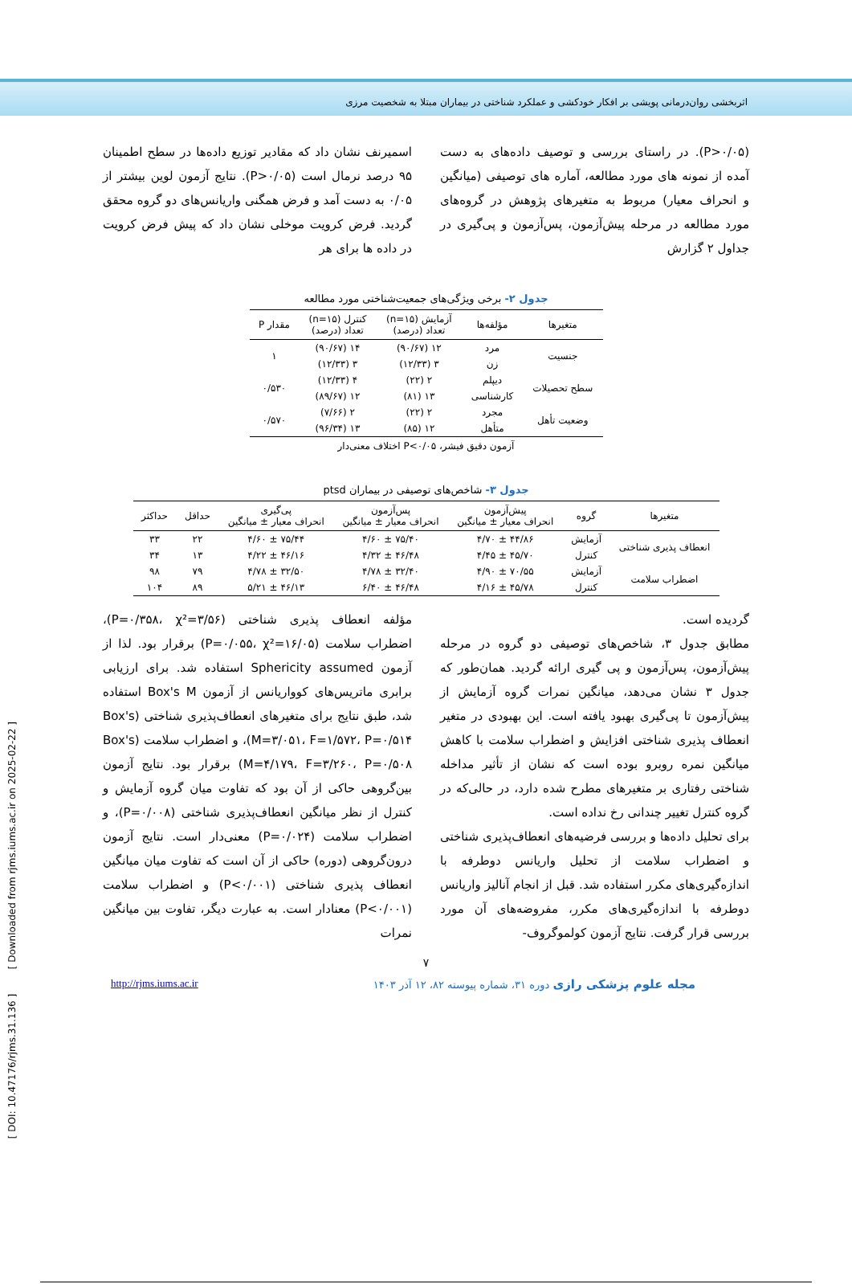اثربخشی روان‌درمانی پویشی بر افکار خودکشی و عملکرد شناختی در بیماران مبتلا به شخصیت مرزی
(P>۰/۰۵). در راستای بررسی و توصیف داده‌های به دست آمده از نمونه های مورد مطالعه، آماره های توصیفی (میانگین و انحراف معیار) مربوط به متغیرهای پژوهش در گروه‌های مورد مطالعه در مرحله پیش‌آزمون، پس‌آزمون و پی‌گیری در جداول ۲ گزارش
اسمیرنف نشان داد که مقادیر توزیع داده‌ها در سطح اطمینان ۹۵ درصد نرمال است (P>۰/۰۵). نتایج آزمون لوین بیشتر از ۰/۰۵ به دست آمد و فرض همگنی واریانس‌های دو گروه محقق گردید. فرض کرویت موخلی نشان داد که پیش فرض کرویت در داده ها برای هر
جدول ۲- برخی ویژگی‌های جمعیت‌شناختی مورد مطالعه
| متغیرها | مؤلفه‌ها | آزمایش (n=۱۵) تعداد (درصد) | کنترل (n=۱۵) تعداد (درصد) | مقدار P |
| --- | --- | --- | --- | --- |
| جنسیت | مرد | ۱۲ (۹۰/۶۷) | ۱۴ (۹۰/۶۷) | ۱ |
| | زن | ۳ (۱۲/۳۳) | ۳ (۱۲/۳۳) | |
| سطح تحصیلات | دیپلم | ۲ (۲۲) | ۴ (۱۲/۳۳) | ۰/۵۳۰ |
| | کارشناسی | ۱۳ (۸۱) | ۱۲ (۸۹/۶۷) | |
| وضعیت تأهل | مجرد | ۲ (۲۲) | ۲ (۷/۶۶) | ۰/۵۷۰ |
| | متأهل | ۱۲ (۸۵) | ۱۳ (۹۶/۳۴) | |
آزمون دقیق فیشر، P<۰/۰۵ اختلاف معنی‌دار
جدول ۳- شاخص‌های توصیفی در بیماران ptsd
| متغیرها | گروه | پیش‌آزمون انحراف معیار ± میانگین | پس‌آزمون انحراف معیار ± میانگین | پی‌گیری انحراف معیار ± میانگین | حداقل | حداکثر |
| --- | --- | --- | --- | --- | --- | --- |
| انعطاف پذیری شناختی | آزمایش | ۴۴/۸۶ ± ۴/۷۰ | ۷۵/۴۰ ± ۴/۶۰ | ۷۵/۴۴ ± ۴/۶۰ | ۲۲ | ۳۳ |
| | کنترل | ۴۵/۷۰ ± ۴/۴۵ | ۴۶/۴۸ ± ۴/۳۲ | ۴۶/۱۶ ± ۴/۲۲ | ۱۳ | ۳۴ |
| اضطراب سلامت | آزمایش | ۷۰/۵۵ ± ۴/۹۰ | ۳۲/۴۰ ± ۴/۷۸ | ۳۲/۵۰ ± ۴/۷۸ | ۷۹ | ۹۸ |
| | کنترل | ۴۵/۷۸ ± ۴/۱۶ | ۴۶/۴۸ ± ۶/۴۰ | ۴۶/۱۳ ± ۵/۲۱ | ۸۹ | ۱۰۴ |
گردیده است.
مطابق جدول ۳، شاخص‌های توصیفی دو گروه در مرحله پیش‌آزمون، پس‌آزمون و پی گیری ارائه گردید. همان‌طور که جدول ۳ نشان می‌دهد، میانگین نمرات گروه آزمایش از پیش‌آزمون تا پی‌گیری بهبود یافته است. این بهبودی در متغیر انعطاف پذیری شناختی افزایش و اضطراب سلامت با کاهش میانگین نمره روبرو بوده است که نشان از تأثیر مداخله شناختی رفتاری بر متغیرهای مطرح شده دارد، در حالی‌که در گروه کنترل تغییر چندانی رخ نداده است.
برای تحلیل داده‌ها و بررسی فرضیه‌های انعطاف‌پذیری شناختی و اضطراب سلامت از تحلیل واریانس دوطرفه با اندازه‌گیری‌های مکرر استفاده شد. قبل از انجام آنالیز واریانس دوطرفه با اندازه‌گیری‌های مکرر، مفروضه‌های آن مورد بررسی قرار گرفت. نتایج آزمون کولموگروف-
مؤلفه انعطاف پذیری شناختی (P=۰/۳۵۸، χ²=۳/۵۶)، اضطراب سلامت (P=۰/۰۵۵، χ²=۱۶/۰۵) برقرار بود. لذا از آزمون Sphericity assumed استفاده شد. برای ارزیابی برابری ماتریس‌های کوواریانس از آزمون Box's M استفاده شد، طبق نتایج برای متغیرهای انعطاف‌پذیری شناختی (Box's M=۳/۰۵۱، F=۱/۵۷۲، P=۰/۵۱۴)، و اضطراب سلامت (Box's M=۴/۱۷۹، F=۳/۲۶۰، P=۰/۵۰۸) برقرار بود. نتایج آزمون بین‌گروهی حاکی از آن بود که تفاوت میان گروه آزمایش و کنترل از نظر میانگین انعطاف‌پذیری شناختی (P=۰/۰۰۸)، و اضطراب سلامت (P=۰/۰۲۴) معنی‌دار است. نتایج آزمون درون‌گروهی (دوره) حاکی از آن است که تفاوت میان میانگین انعطاف پذیری شناختی (P<۰/۰۰۱) و اضطراب سلامت (P<۰/۰۰۱) معنادار است. به عبارت دیگر، تفاوت بین میانگین نمرات
۷
مجله علوم پزشکی رازی دوره ۳۱، شماره پیوسته ۸۲، ۱۲ آذر ۱۴۰۳ http://rjms.iums.ac.ir
[ DOI: 10.47176/rjms.31.136 ] [ Downloaded from rjms.iums.ac.ir on 2025-02-22 ]